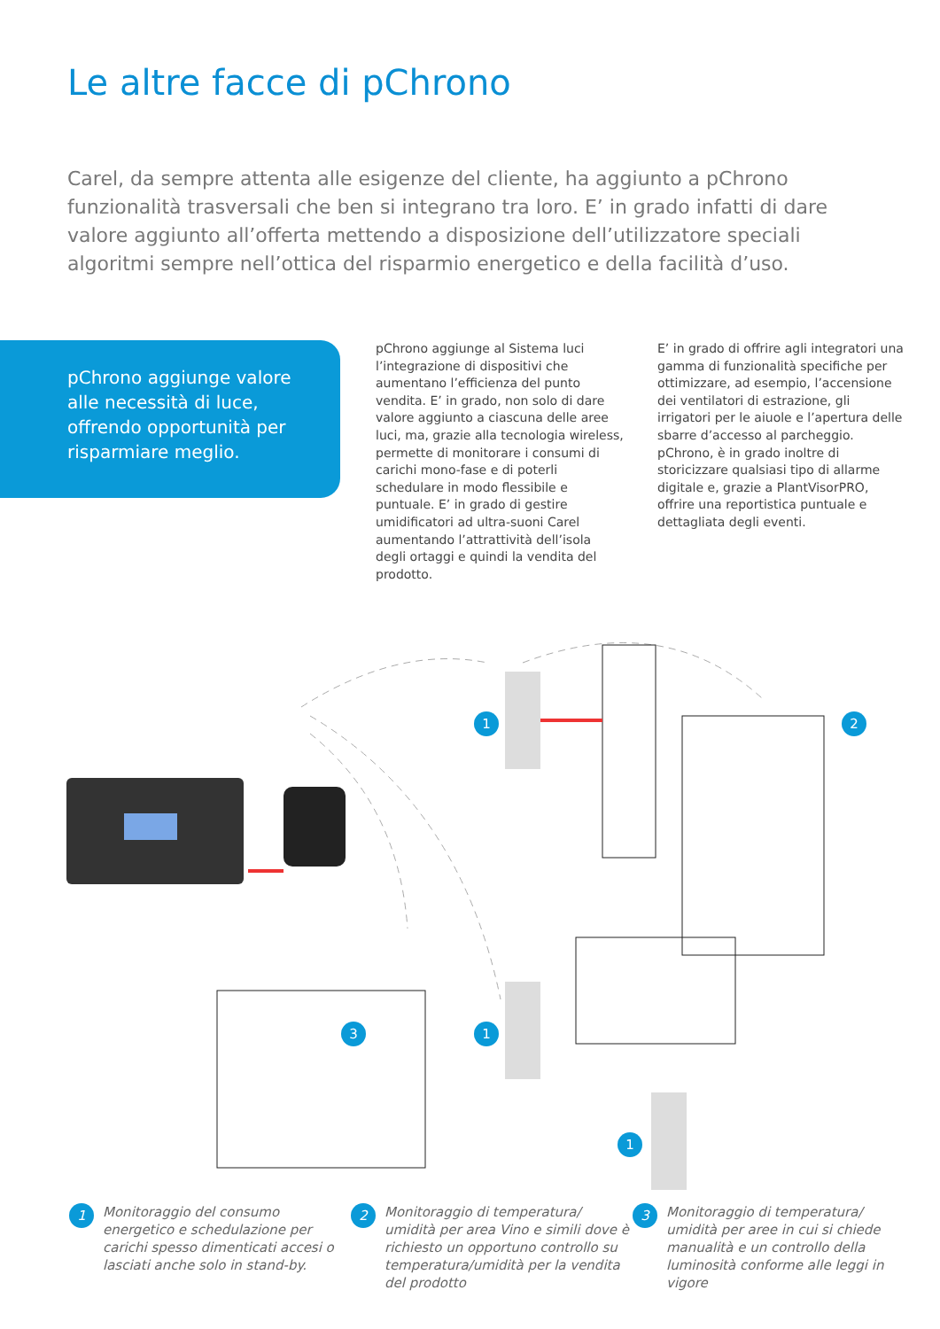Le altre facce di pChrono
Carel, da sempre attenta alle esigenze del cliente, ha aggiunto a pChrono funzionalità trasversali che ben si integrano tra loro. E’ in grado infatti di dare valore aggiunto all’offerta mettendo a disposizione dell’utilizzatore speciali algoritmi sempre nell’ottica del risparmio energetico e della facilità d’uso.
pChrono aggiunge valore alle necessità di luce, offrendo opportunità per risparmiare meglio.
pChrono aggiunge al Sistema luci l’integrazione di dispositivi che aumentano l’efficienza del punto vendita. E’ in grado, non solo di dare valore aggiunto a ciascuna delle aree luci, ma, grazie alla tecnologia wireless, permette di monitorare i consumi di carichi mono-fase e di poterli schedulare in modo flessibile e puntuale. E’ in grado di gestire umidificatori ad ultra-suoni Carel aumentando l’attrattività dell’isola degli ortaggi e quindi la vendita del prodotto.
E’ in grado di offrire agli integratori una gamma di funzionalità specifiche per ottimizzare, ad esempio, l’accensione dei ventilatori di estrazione, gli irrigatori per le aiuole e l’apertura delle sbarre d’accesso al parcheggio.
pChrono, è in grado inoltre di storicizzare qualsiasi tipo di allarme digitale e, grazie a PlantVisorPRO, offrire una reportistica puntuale e dettagliata degli eventi.
1 2
3 1
1
1 Monitoraggio del consumo energetico e schedulazione per carichi spesso dimenticati accesi o lasciati anche solo in stand-by.
2 Monitoraggio di temperatura/ umidità per area Vino e simili dove è richiesto un opportuno controllo su temperatura/umidità per la vendita del prodotto
3 Monitoraggio di temperatura/ umidità per aree in cui si chiede manualità e un controllo della luminosità conforme alle leggi in vigore